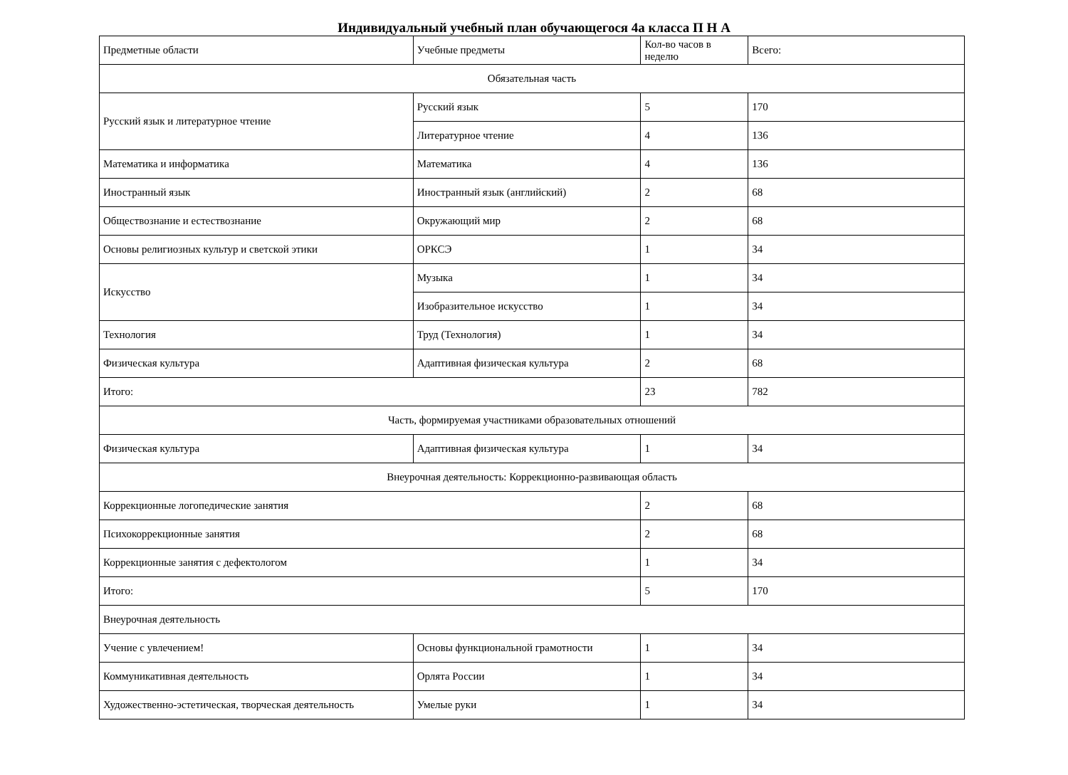Индивидуальный учебный план обучающегося 4а класса П Н А
| Предметные области | Учебные предметы | Кол-во часов в неделю | Всего: |
| Обязательная часть | | | |
| Русский язык и литературное чтение | Русский язык | 5 | 170 |
| | Литературное чтение | 4 | 136 |
| Математика и информатика | Математика | 4 | 136 |
| Иностранный язык | Иностранный язык (английский) | 2 | 68 |
| Обществознание и естествознание | Окружающий мир | 2 | 68 |
| Основы религиозных культур и светской этики | ОРКСЭ | 1 | 34 |
| Искусство | Музыка | 1 | 34 |
| | Изобразительное искусство | 1 | 34 |
| Технология | Труд (Технология) | 1 | 34 |
| Физическая культура | Адаптивная физическая культура | 2 | 68 |
| Итого: | | 23 | 782 |
| Часть, формируемая участниками образовательных отношений | | | |
| Физическая культура | Адаптивная физическая культура | 1 | 34 |
| Внеурочная деятельность: Коррекционно-развивающая область | | | |
| Коррекционные логопедические занятия | | 2 | 68 |
| Психокоррекционные занятия | | 2 | 68 |
| Коррекционные занятия с дефектологом | | 1 | 34 |
| Итого: | | 5 | 170 |
| Внеурочная деятельность | | | |
| Учение с увлечением! | Основы функциональной грамотности | 1 | 34 |
| Коммуникативная деятельность | Орлята России | 1 | 34 |
| Художественно-эстетическая, творческая деятельность | Умелые руки | 1 | 34 |